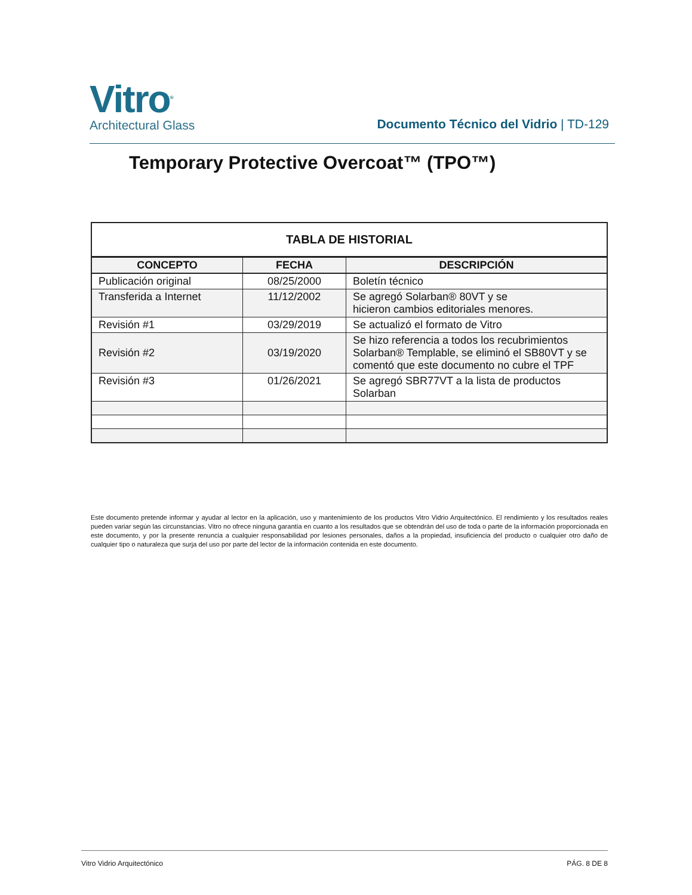Vitro<sup>®</sup>
Architectural Glass
Documento Técnico del Vidrio | TD-129
Temporary Protective Overcoat™ (TPO™)
| TABLA DE HISTORIAL | | |
| --- | --- | --- |
| CONCEPTO | FECHA | DESCRIPCIÓN |
| Publicación original | 08/25/2000 | Boletín técnico |
| Transferida a Internet | 11/12/2002 | Se agregó Solarban® 80VT y se hicieron cambios editoriales menores. |
| Revisión #1 | 03/29/2019 | Se actualizó el formato de Vitro |
| Revisión #2 | 03/19/2020 | Se hizo referencia a todos los recubrimientos Solarban® Templable, se eliminó el SB80VT y se comentó que este documento no cubre el TPF |
| Revisión #3 | 01/26/2021 | Se agregó SBR77VT a la lista de productos Solarban |
Este documento pretende informar y ayudar al lector en la aplicación, uso y mantenimiento de los productos Vitro Vidrio Arquitectónico. El rendimiento y los resultados reales pueden variar según las circunstancias. Vitro no ofrece ninguna garantía en cuanto a los resultados que se obtendrán del uso de toda o parte de la información proporcionada en este documento, y por la presente renuncia a cualquier responsabilidad por lesiones personales, daños a la propiedad, insuficiencia del producto o cualquier otro daño de cualquier tipo o naturaleza que surja del uso por parte del lector de la información contenida en este documento.
Vitro Vidrio Arquitectónico PÁG. 8 DE 8